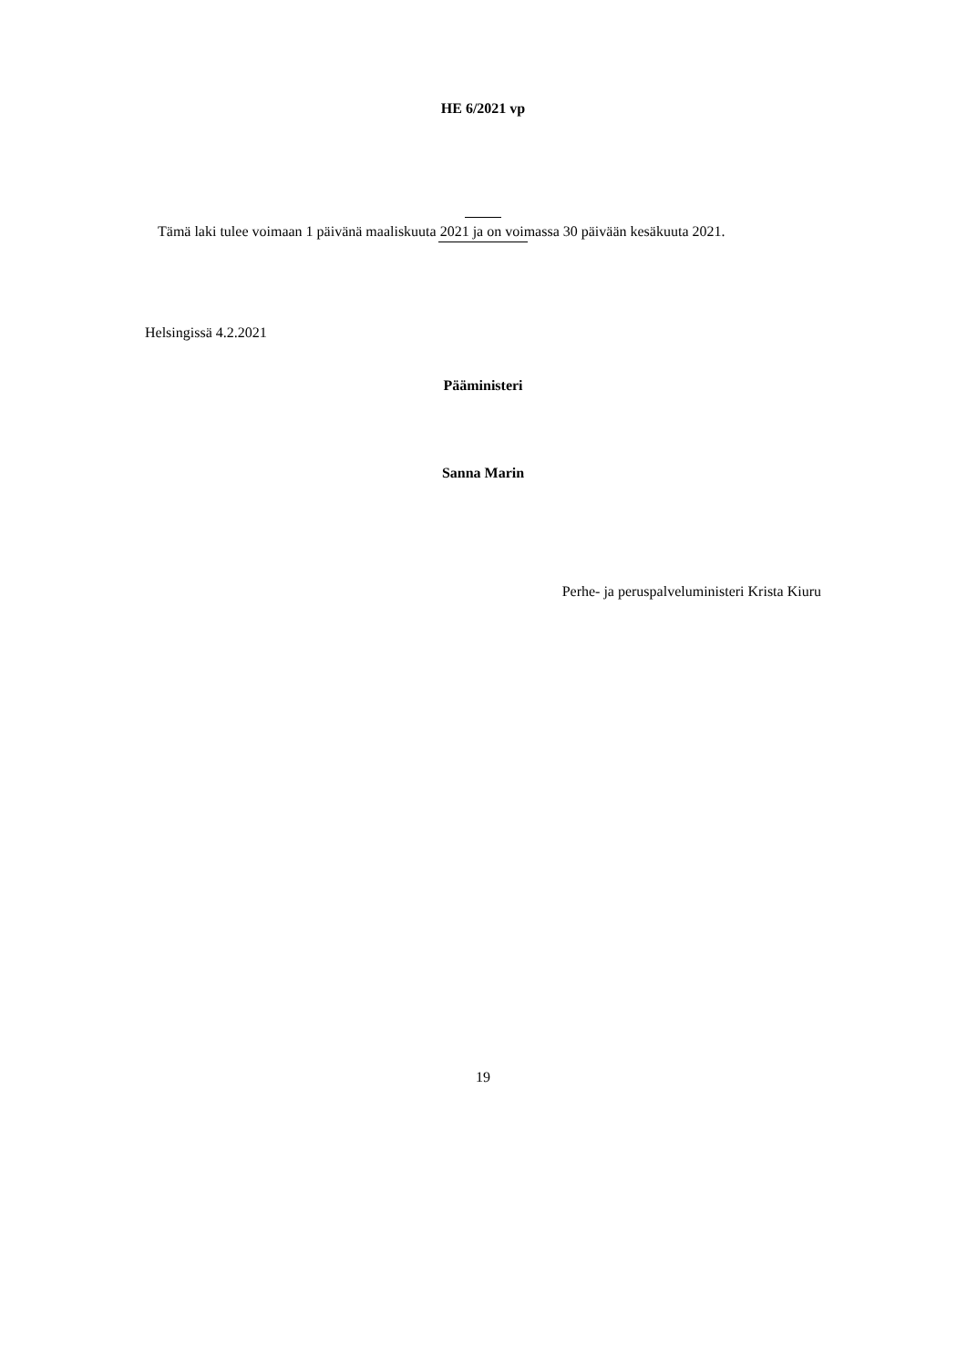HE 6/2021 vp
Tämä laki tulee voimaan 1 päivänä maaliskuuta 2021 ja on voimassa 30 päivään kesäkuuta 2021.
Helsingissä 4.2.2021
Pääministeri
Sanna Marin
Perhe- ja peruspalveluministeri Krista Kiuru
19